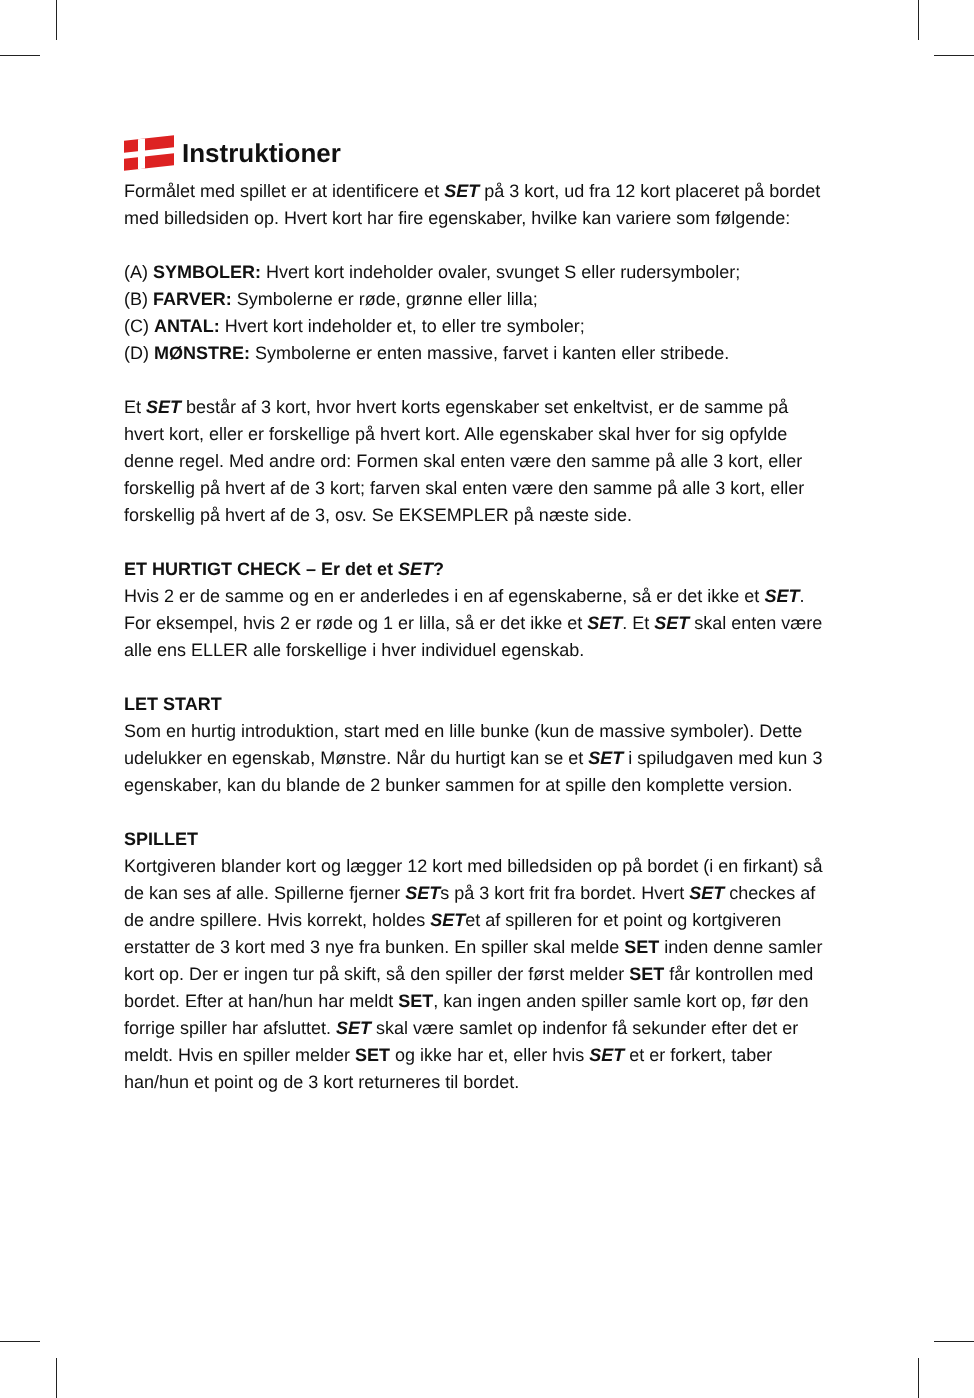Instruktioner
Formålet med spillet er at identificere et SET på 3 kort, ud fra 12 kort placeret på bordet med billedsiden op. Hvert kort har fire egenskaber, hvilke kan variere som følgende:
(A) SYMBOLER: Hvert kort indeholder ovaler, svunget S eller rudersymboler;
(B) FARVER: Symbolerne er røde, grønne eller lilla;
(C) ANTAL: Hvert kort indeholder et, to eller tre symboler;
(D) MØNSTRE: Symbolerne er enten massive, farvet i kanten eller stribede.
Et SET består af 3 kort, hvor hvert korts egenskaber set enkeltvist, er de samme på hvert kort, eller er forskellige på hvert kort. Alle egenskaber skal hver for sig opfylde denne regel. Med andre ord: Formen skal enten være den samme på alle 3 kort, eller forskellig på hvert af de 3 kort; farven skal enten være den samme på alle 3 kort, eller forskellig på hvert af de 3, osv. Se EKSEMPLER på næste side.
ET HURTIGT CHECK – Er det et SET?
Hvis 2 er de samme og en er anderledes i en af egenskaberne, så er det ikke et SET. For eksempel, hvis 2 er røde og 1 er lilla, så er det ikke et SET. Et SET skal enten være alle ens ELLER alle forskellige i hver individuel egenskab.
LET START
Som en hurtig introduktion, start med en lille bunke (kun de massive symboler). Dette udelukker en egenskab, Mønstre. Når du hurtigt kan se et SET i spiludgaven med kun 3 egenskaber, kan du blande de 2 bunker sammen for at spille den komplette version.
SPILLET
Kortgiveren blander kort og lægger 12 kort med billedsiden op på bordet (i en firkant) så de kan ses af alle. Spillerne fjerner SETs på 3 kort frit fra bordet. Hvert SET checkes af de andre spillere. Hvis korrekt, holdes SETet af spilleren for et point og kortgiveren erstatter de 3 kort med 3 nye fra bunken. En spiller skal melde SET inden denne samler kort op. Der er ingen tur på skift, så den spiller der først melder SET får kontrollen med bordet. Efter at han/hun har meldt SET, kan ingen anden spiller samle kort op, før den forrige spiller har afsluttet. SET skal være samlet op indenfor få sekunder efter det er meldt. Hvis en spiller melder SET og ikke har et, eller hvis SET et er forkert, taber han/hun et point og de 3 kort returneres til bordet.